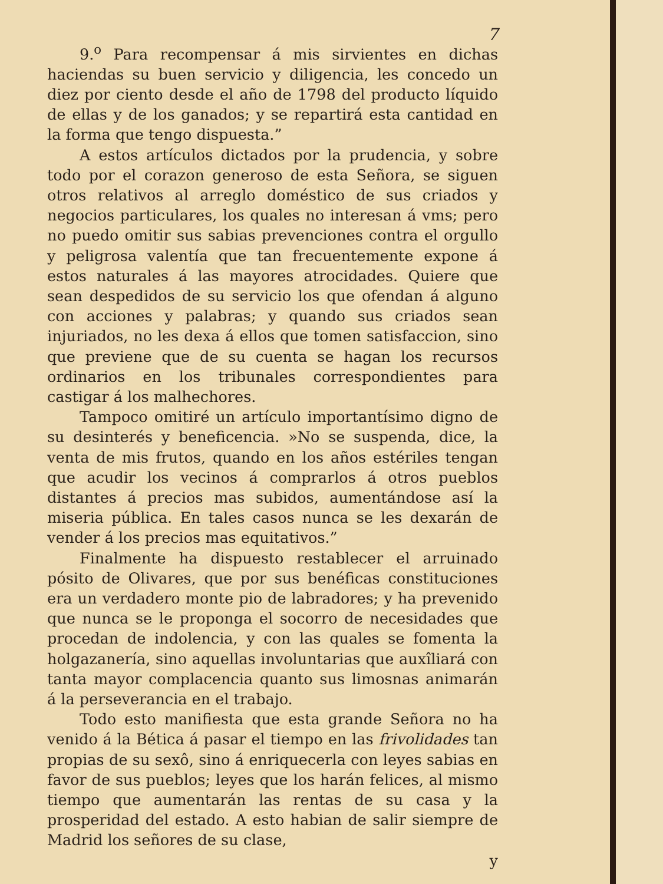7
9.<sup>o</sup> Para recompensar á mis sirvientes en dichas haciendas su buen servicio y diligencia, les concedo un diez por ciento desde el año de 1798 del producto líquido de ellas y de los ganados; y se repartirá esta cantidad en la forma que tengo dispuesta.”
A estos artículos dictados por la prudencia, y sobre todo por el corazon generoso de esta Señora, se siguen otros relativos al arreglo doméstico de sus criados y negocios particulares, los quales no interesan á vms; pero no puedo omitir sus sabias prevenciones contra el orgullo y peligrosa valentía que tan frecuentemente expone á estos naturales á las mayores atrocidades. Quiere que sean despedidos de su servicio los que ofendan á alguno con acciones y palabras; y quando sus criados sean injuriados, no les dexa á ellos que tomen satisfaccion, sino que previene que de su cuenta se hagan los recursos ordinarios en los tribunales correspondientes para castigar á los malhechores.
Tampoco omitiré un artículo importantísimo digno de su desinterés y beneficencia. »No se suspenda, dice, la venta de mis frutos, quando en los años estériles tengan que acudir los vecinos á comprarlos á otros pueblos distantes á precios mas subidos, aumentándose así la miseria pública. En tales casos nunca se les dexarán de vender á los precios mas equitativos.”
Finalmente ha dispuesto restablecer el arruinado pósito de Olivares, que por sus benéficas constituciones era un verdadero monte pio de labradores; y ha prevenido que nunca se le proponga el socorro de necesidades que procedan de indolencia, y con las quales se fomenta la holgazanería, sino aquellas involuntarias que auxîliará con tanta mayor complacencia quanto sus limosnas animarán á la perseverancia en el trabajo.
Todo esto manifiesta que esta grande Señora no ha venido á la Bética á pasar el tiempo en las frivolidades tan propias de su sexô, sino á enriquecerla con leyes sabias en favor de sus pueblos; leyes que los harán felices, al mismo tiempo que aumentarán las rentas de su casa y la prosperidad del estado. A esto habian de salir siempre de Madrid los señores de su clase,
y